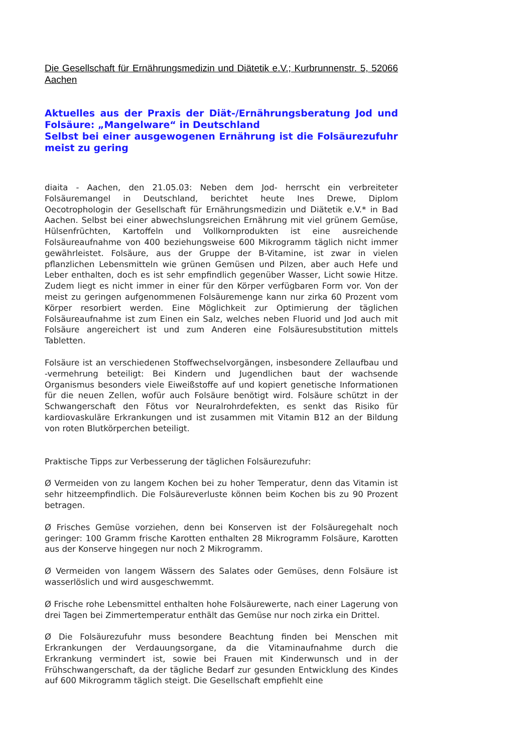Die Gesellschaft für Ernährungsmedizin und Diätetik e.V.; Kurbrunnenstr. 5, 52066 Aachen
Aktuelles aus der Praxis der Diät-/Ernährungsberatung Jod und Folsäure: „Mangelware“ in Deutschland
Selbst bei einer ausgewogenen Ernährung ist die Folsäurezufuhr meist zu gering
diaita - Aachen, den 21.05.03: Neben dem Jod- herrscht ein verbreiteter Folsäuremangel in Deutschland, berichtet heute Ines Drewe, Diplom Oecotrophologin der Gesellschaft für Ernährungsmedizin und Diätetik e.V.* in Bad Aachen. Selbst bei einer abwechslungsreichen Ernährung mit viel grünem Gemüse, Hülsenfrüchten, Kartoffeln und Vollkornprodukten ist eine ausreichende Folsäureaufnahme von 400 beziehungsweise 600 Mikrogramm täglich nicht immer gewährleistet. Folsäure, aus der Gruppe der B-Vitamine, ist zwar in vielen pflanzlichen Lebensmitteln wie grünen Gemüsen und Pilzen, aber auch Hefe und Leber enthalten, doch es ist sehr empfindlich gegenüber Wasser, Licht sowie Hitze. Zudem liegt es nicht immer in einer für den Körper verfügbaren Form vor. Von der meist zu geringen aufgenommenen Folsäuremenge kann nur zirka 60 Prozent vom Körper resorbiert werden. Eine Möglichkeit zur Optimierung der täglichen Folsäureaufnahme ist zum Einen ein Salz, welches neben Fluorid und Jod auch mit Folsäure angereichert ist und zum Anderen eine Folsäuresubstitution mittels Tabletten.
Folsäure ist an verschiedenen Stoffwechselvorgängen, insbesondere Zellaufbau und -vermehrung beteiligt: Bei Kindern und Jugendlichen baut der wachsende Organismus besonders viele Eiweißstoffe auf und kopiert genetische Informationen für die neuen Zellen, wofür auch Folsäure benötigt wird. Folsäure schützt in der Schwangerschaft den Fötus vor Neuralrohrdefekten, es senkt das Risiko für kardiovaskuläre Erkrankungen und ist zusammen mit Vitamin B12 an der Bildung von roten Blutkörperchen beteiligt.
Praktische Tipps zur Verbesserung der täglichen Folsäurezufuhr:
Ø Vermeiden von zu langem Kochen bei zu hoher Temperatur, denn das Vitamin ist sehr hitzeempfindlich. Die Folsäureverluste können beim Kochen bis zu 90 Prozent betragen.
Ø Frisches Gemüse vorziehen, denn bei Konserven ist der Folsäuregehalt noch geringer: 100 Gramm frische Karotten enthalten 28 Mikrogramm Folsäure, Karotten aus der Konserve hingegen nur noch 2 Mikrogramm.
Ø Vermeiden von langem Wässern des Salates oder Gemüses, denn Folsäure ist wasserlöslich und wird ausgeschwemmt.
Ø Frische rohe Lebensmittel enthalten hohe Folsäurewerte, nach einer Lagerung von drei Tagen bei Zimmertemperatur enthält das Gemüse nur noch zirka ein Drittel.
Ø Die Folsäurezufuhr muss besondere Beachtung finden bei Menschen mit Erkrankungen der Verdauungsorgane, da die Vitaminaufnahme durch die Erkrankung vermindert ist, sowie bei Frauen mit Kinderwunsch und in der Frühschwangerschaft, da der tägliche Bedarf zur gesunden Entwicklung des Kindes auf 600 Mikrogramm täglich steigt. Die Gesellschaft empfiehlt eine